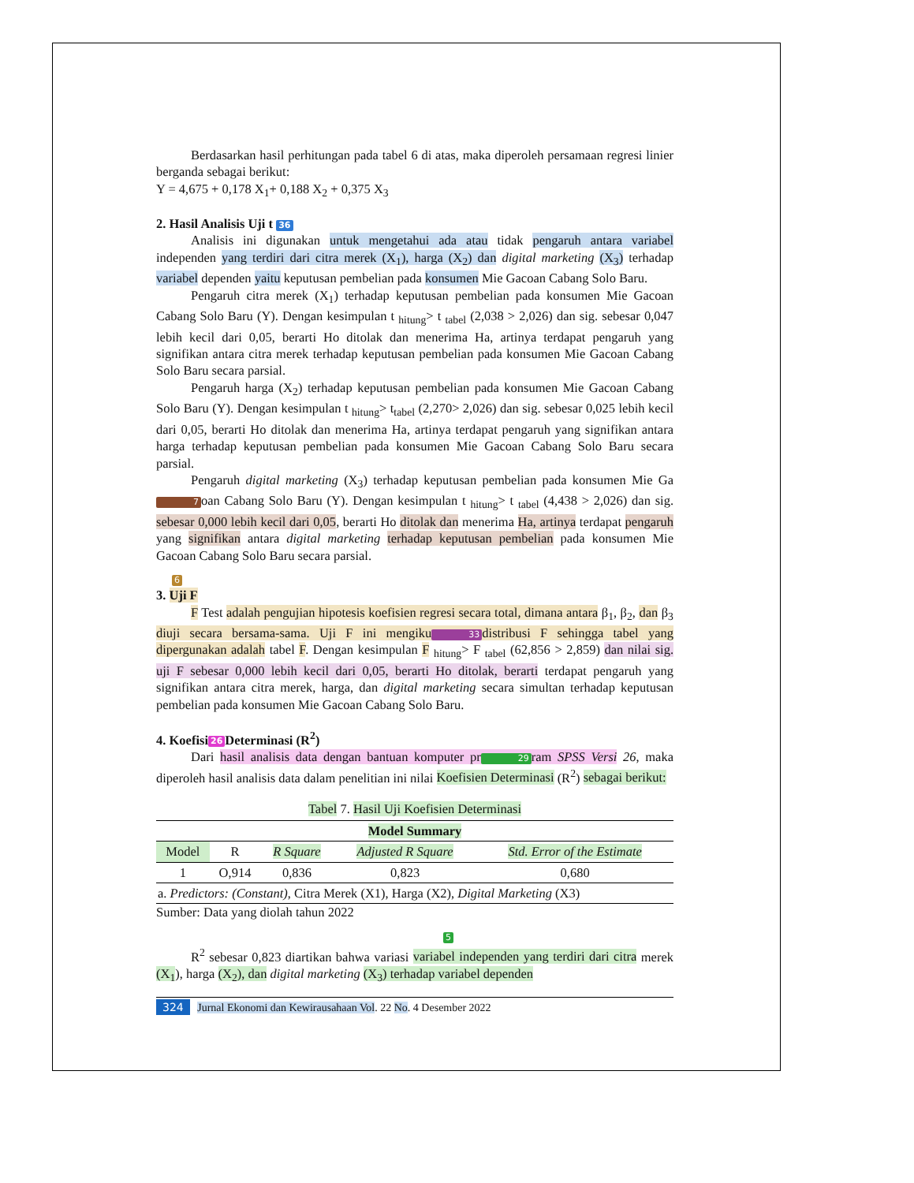Berdasarkan hasil perhitungan pada tabel 6 di atas, maka diperoleh persamaan regresi linier berganda sebagai berikut:
Y = 4,675 + 0,178 X<sub>1</sub>+ 0,188 X<sub>2</sub> + 0,375 X<sub>3</sub>
2. Hasil Analisis Uji t 36
Analisis ini digunakan untuk mengetahui ada atau tidak pengaruh antara variabel independen yang terdiri dari citra merek (X<sub>1</sub>), harga (X<sub>2</sub>) dan digital marketing (X<sub>3</sub>) terhadap variabel dependen yaitu keputusan pembelian pada konsumen Mie Gacoan Cabang Solo Baru.
Pengaruh citra merek (X<sub>1</sub>) terhadap keputusan pembelian pada konsumen Mie Gacoan Cabang Solo Baru (Y). Dengan kesimpulan t <sub>hitung</sub>> t <sub>tabel</sub> (2,038 > 2,026) dan sig. sebesar 0,047 lebih kecil dari 0,05, berarti Ho ditolak dan menerima Ha, artinya terdapat pengaruh yang signifikan antara citra merek terhadap keputusan pembelian pada konsumen Mie Gacoan Cabang Solo Baru secara parsial.
Pengaruh harga (X<sub>2</sub>) terhadap keputusan pembelian pada konsumen Mie Gacoan Cabang Solo Baru (Y). Dengan kesimpulan t <sub>hitung</sub>> t<sub>tabel</sub> (2,270> 2,026) dan sig. sebesar 0,025 lebih kecil dari 0,05, berarti Ho ditolak dan menerima Ha, artinya terdapat pengaruh yang signifikan antara harga terhadap keputusan pembelian pada konsumen Mie Gacoan Cabang Solo Baru secara parsial.
Pengaruh digital marketing (X<sub>3</sub>) terhadap keputusan pembelian pada konsumen Mie Ga 7 oan Cabang Solo Baru (Y). Dengan kesimpulan t <sub>hitung</sub>> t <sub>tabel</sub> (4,438 > 2,026) dan sig. sebesar 0,000 lebih kecil dari 0,05, berarti Ho ditolak dan menerima Ha, artinya terdapat pengaruh yang signifikan antara digital marketing terhadap keputusan pembelian pada konsumen Mie Gacoan Cabang Solo Baru secara parsial.
6
3. Uji F
F Test adalah pengujian hipotesis koefisien regresi secara total, dimana antara β<sub>1</sub>, β<sub>2</sub>, dan β<sub>3</sub> diuji secara bersama-sama. Uji F ini mengiku 33 distribusi F sehingga tabel yang dipergunakan adalah tabel F. Dengan kesimpulan F <sub>hitung</sub>> F <sub>tabel</sub> (62,856 > 2,859) dan nilai sig. uji F sebesar 0,000 lebih kecil dari 0,05, berarti Ho ditolak, berarti terdapat pengaruh yang signifikan antara citra merek, harga, dan digital marketing secara simultan terhadap keputusan pembelian pada konsumen Mie Gacoan Cabang Solo Baru.
4. Koefisi 26 Determinasi (R<sup>2</sup>)
Dari hasil analisis data dengan bantuan komputer pr 29 ram SPSS Versi 26, maka diperoleh hasil analisis data dalam penelitian ini nilai Koefisien Determinasi (R<sup>2</sup>) sebagai berikut:
Tabel 7. Hasil Uji Koefisien Determinasi
| Model Summary | | | | |
| --- | --- | --- | --- | --- |
| Model | R | R Square | Adjusted R Square | Std. Error of the Estimate |
| 1 | O,914 | 0,836 | 0,823 | 0,680 |
| a. Predictors: (Constant) , Citra Merek (X1), Harga (X2), Digital Marketing (X3) | | | | |
Sumber: Data yang diolah tahun 2022
5
R<sup>2</sup> sebesar 0,823 diartikan bahwa variasi variabel independen yang terdiri dari citra merek (X<sub>1</sub>), harga (X<sub>2</sub>), dan digital marketing (X<sub>3</sub>) terhadap variabel dependen
324 Jurnal Ekonomi dan Kewirausahaan Vol. 22 No. 4 Desember 2022